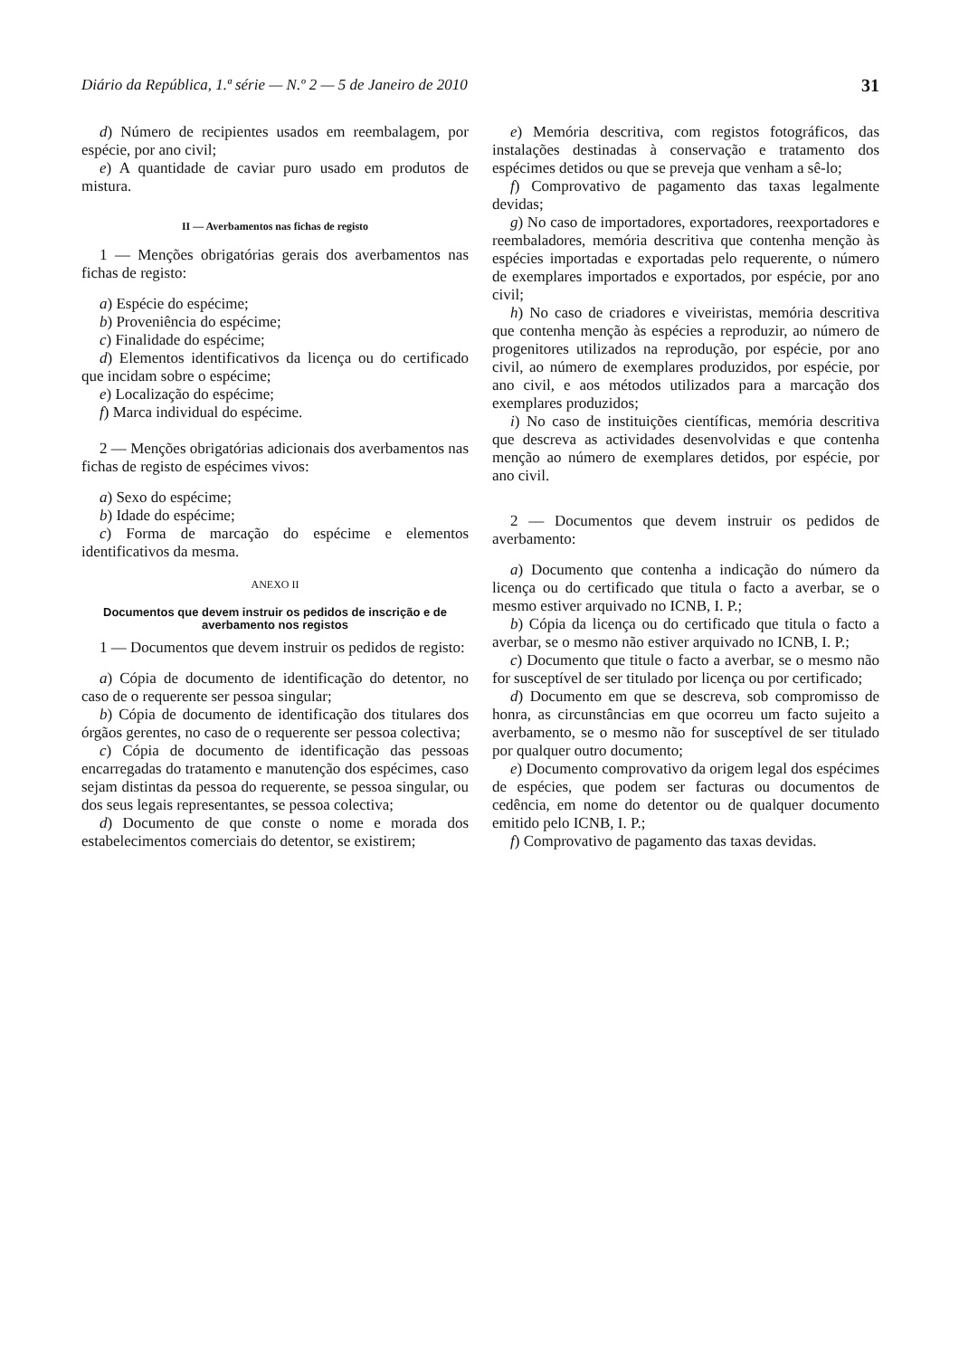Diário da República, 1.ª série — N.º 2 — 5 de Janeiro de 2010 31
d) Número de recipientes usados em reembalagem, por espécie, por ano civil;
e) A quantidade de caviar puro usado em produtos de mistura.
II — Averbamentos nas fichas de registo
1 — Menções obrigatórias gerais dos averbamentos nas fichas de registo:
a) Espécie do espécime;
b) Proveniência do espécime;
c) Finalidade do espécime;
d) Elementos identificativos da licença ou do certificado que incidam sobre o espécime;
e) Localização do espécime;
f) Marca individual do espécime.
2 — Menções obrigatórias adicionais dos averbamentos nas fichas de registo de espécimes vivos:
a) Sexo do espécime;
b) Idade do espécime;
c) Forma de marcação do espécime e elementos identificativos da mesma.
ANEXO II
Documentos que devem instruir os pedidos de inscrição e de averbamento nos registos
1 — Documentos que devem instruir os pedidos de registo:
a) Cópia de documento de identificação do detentor, no caso de o requerente ser pessoa singular;
b) Cópia de documento de identificação dos titulares dos órgãos gerentes, no caso de o requerente ser pessoa colectiva;
c) Cópia de documento de identificação das pessoas encarregadas do tratamento e manutenção dos espécimes, caso sejam distintas da pessoa do requerente, se pessoa singular, ou dos seus legais representantes, se pessoa colectiva;
d) Documento de que conste o nome e morada dos estabelecimentos comerciais do detentor, se existirem;
e) Memória descritiva, com registos fotográficos, das instalações destinadas à conservação e tratamento dos espécimes detidos ou que se preveja que venham a sê-lo;
f) Comprovativo de pagamento das taxas legalmente devidas;
g) No caso de importadores, exportadores, reexportadores e reembaladores, memória descritiva que contenha menção às espécies importadas e exportadas pelo requerente, o número de exemplares importados e exportados, por espécie, por ano civil;
h) No caso de criadores e viveiristas, memória descritiva que contenha menção às espécies a reproduzir, ao número de progenitores utilizados na reprodução, por espécie, por ano civil, ao número de exemplares produzidos, por espécie, por ano civil, e aos métodos utilizados para a marcação dos exemplares produzidos;
i) No caso de instituições científicas, memória descritiva que descreva as actividades desenvolvidas e que contenha menção ao número de exemplares detidos, por espécie, por ano civil.
2 — Documentos que devem instruir os pedidos de averbamento:
a) Documento que contenha a indicação do número da licença ou do certificado que titula o facto a averbar, se o mesmo estiver arquivado no ICNB, I. P.;
b) Cópia da licença ou do certificado que titula o facto a averbar, se o mesmo não estiver arquivado no ICNB, I. P.;
c) Documento que titule o facto a averbar, se o mesmo não for susceptível de ser titulado por licença ou por certificado;
d) Documento em que se descreva, sob compromisso de honra, as circunstâncias em que ocorreu um facto sujeito a averbamento, se o mesmo não for susceptível de ser titulado por qualquer outro documento;
e) Documento comprovativo da origem legal dos espécimes de espécies, que podem ser facturas ou documentos de cedência, em nome do detentor ou de qualquer documento emitido pelo ICNB, I. P.;
f) Comprovativo de pagamento das taxas devidas.